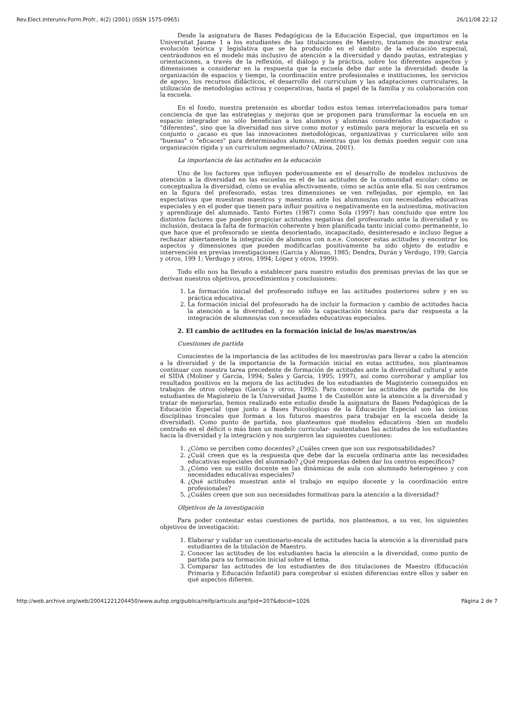Rev.Elect.Interuniv.Form.Profr., 4(2) (2001) (ISSN 1575-0965) 26/11/08 22:12
Desde la asignatura de Bases Pedagógicas de la Educación Especial, que impartimos en la Universitat Jaume 1 a los estudiantes de las titulaciones de Maestro, tratamos de mostrar esta evolución teórica y legislativa que se ha producido en el ámbito de la educación especial, centrándonos en el modelo más inclusivo de atención a la diversidad y dando pautas, estrategias y orientaciones, a través de la reflexión, el diálogo y la práctica, sobre los diferentes aspectos y dimensiones a considerar en la respuesta que la escuela debe dar ante la diversidad: desde la organización de espacios y tiempo, la coordinación entre profesionales e instituciones, los servicios de apoyo, los recursos didácticos, el desarrollo del curriculum y las adaptaciones curriculares, la utilización de metodologías activas y cooperativas, hasta el papel de la familia y su colaboración con la escuela.
En el fondo, nuestra pretensión es abordar todos estos temas interrelacionados para tomar conciencia de que las estrategias y mejoras que se proponen para transformar la escuela en un espacio integrador no sólo benefician a los alumnos y alumnas considerados discapacitados o "diferentes", sino que la diversidad nos sirve como motor y estímulo para mejorar la escuela en su conjunto o ¿acaso es que las innovaciones metodológicas, organizativas y curriculares sólo son "buenas" o "eficaces" para determinados alumnos, mientras que los demás pueden seguir con una organización rígida y un curriculum segmentado? (Alzina, 2001).
La importancia de las actitudes en la educación
Uno de los factores que influyen poderosamente en el desarrollo de modelos inclusivos de atención a la diversidad en las escuelas es el de las actitudes de la comunidad escolar: cómo se conceptualiza la diversidad, cómo se evalúa afectivamente, cómo se actúa ante ella. Si nos centramos en la figura del profesorado, estas tres dimensiones se ven reflejadas, por ejemplo, en las expectativas que muestran maestros y maestras ante los alumnos/as con necesidades educativas especiales y en el poder que tienen para influir positiva o negativamente en la autoestima, motivacion y aprendizaje del alumnado. Tanto Fortes (1987) como Sola (1997) han concluido que entre los distintos factores que pueden propiciar actitudes negativas del profesorado ante la diversidad y su inclusión, destaca la falta de formación coherente y bien planificada tanto inicial como permanente, lo que hace que el profesorado se sienta desorientado, incapacitado, desinteresado e incluso llegue a rechazar abiertamente la integración de alumnos con n.e.e. Conocer estas actitudes y encontrar los aspectos y dimensiones que pueden modificarlas positivamente ha sido objeto de estudio e intervención en previas investigaciones (García y Alonso, 1985; Dendra, Durán y Verdugo, 199; García y otros, 199 1; Verdugo y otros, 1994; López y otros, 1999).
Todo ello nos ha llevado a establecer para nuestro estudio dos premisas previas de las que se derivan nuestros objetivos, procedimientos y conclusiones:
1. La formación inicial del profesorado influye en las actitudes posteriores sobre y en su práctica educativa.
2. La formación inicial del profesorado ha de incluir la formacion y cambio de actitudes hacia la atención a la diversidad, y no sólo la capacitación técnica para dar respuesta a la integración de alumnos/as con necesidades educativas especiales.
2. El cambio de actitudes en la formación inicial de los/as maestros/as
Cuestiones de partida
Conscientes de la importancia de las actitudes de los maestros/as para llevar a cabo la atención a la diversidad y de la importancia de la formación inicial en estas actitudes, nos planteamos continuar con nuestra tarea precedente de formación de actitudes ante la diversidad cultural y ante el SIDA (Moliner y García, 1994; Sales y García, 1995; 1997), así como corroborar y ampliar los resultados positivos en la mejora de las actitudes de los estudiantes de Magisterio conseguidos en trabajos de otros colegas (García y otros, 1992). Para conocer las actitudes de partida de los estudiantes de Magisterio de la Universidad Jaume 1 de Castellón ante la atención a la diversidad y tratar de mejorarlas, hemos realizado este estudio desde la asignatura de Bases Pedagógicas de la Educación Especial (que junto a Bases Psicológicas de la Educación Especial son las únicas disciplinas troncales que forman a los futuros maestros para trabajar en la escuela desde la diversidad). Como punto de partida, nos planteamos qué modelos educativos -bien un modelo centrado en el déficit o más bien un modelo curricular- sustentaban las actitudes de los estudiantes hacia la diversidad y la integración y nos surgieron las siguientes cuestiones:
1. ¿Cómo se perciben como docentes? ¿Cuáles creen que son sus responsabilidades?
2. ¿Cuál creen que es la respuesta que debe dar la escuela ordinaria ante las necesidades educativas especiales del alumnado? ¿Qué respuestas deben dar los centros específicos?
3. ¿Cómo ven su estilo docente en las dinámicas de aula con alumnado heterogéneo y con necesidades educativas especiales?
4. ¿Qué actitudes muestran ante el trabajo en equipo docente y la coordinación entre profesionales?
5. ¿Cuáles creen que son sus necesidades formativas para la atención a la diversidad?
Objetivos de la investigación
Para poder contestar estas cuestiones de partida, nos planteamos, a su vez, los siguientes objetivos de investigación:
1. Elaborar y validar un cuestionario-escala de actitudes hacia la atención a la diversidad para estudiantes de la titulación de Maestro.
2. Conocer las actitudes de los estudiantes hacia la atención a la diversidad, como punto de partida para su formación inicial sobre el tema.
3. Comparar las actitudes de los estudiantes de dos titulaciones de Maestro (Educación Primaria y Educación Infantil) para comprobar si existen diferencias entre ellos y saber en qué aspectos difieren.
http://web.archive.org/web/20041221204450/www.aufop.org/publica/reifp/articulo.asp?pid=207&docid=1026 Página 2 de 7